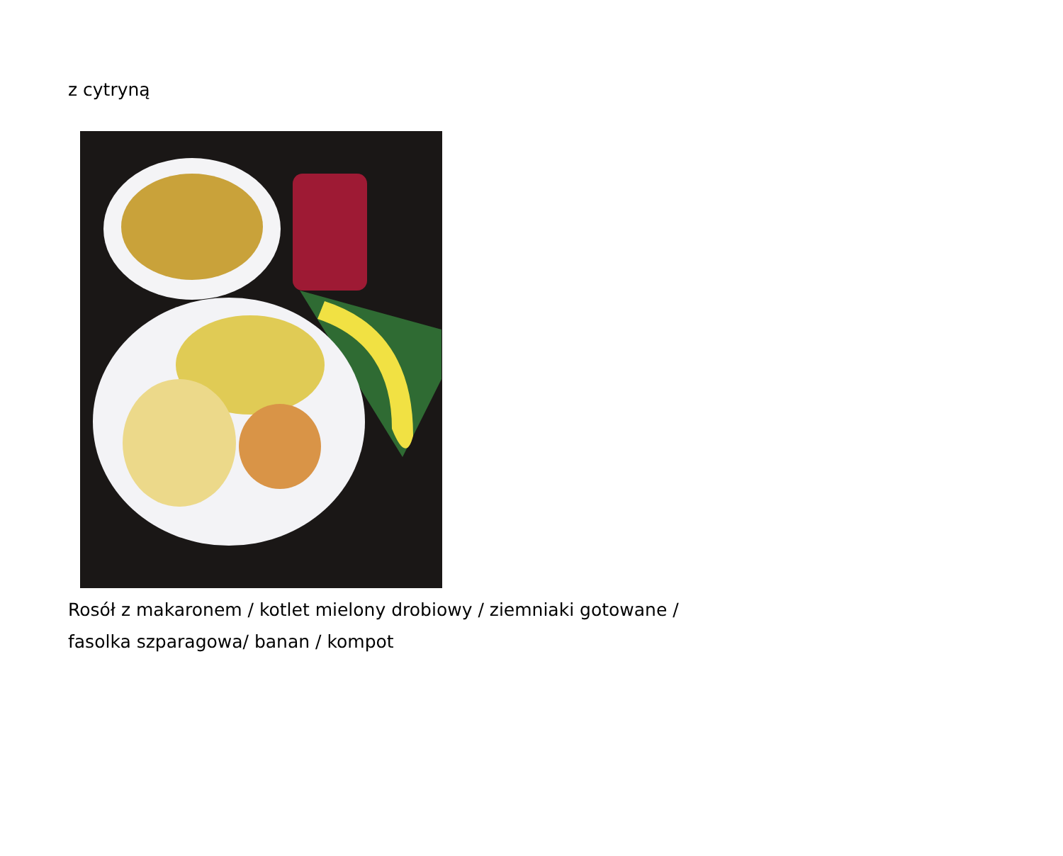z cytryną
Rosół z makaronem / kotlet mielony drobiowy / ziemniaki gotowane /
fasolka szparagowa/ banan / kompot